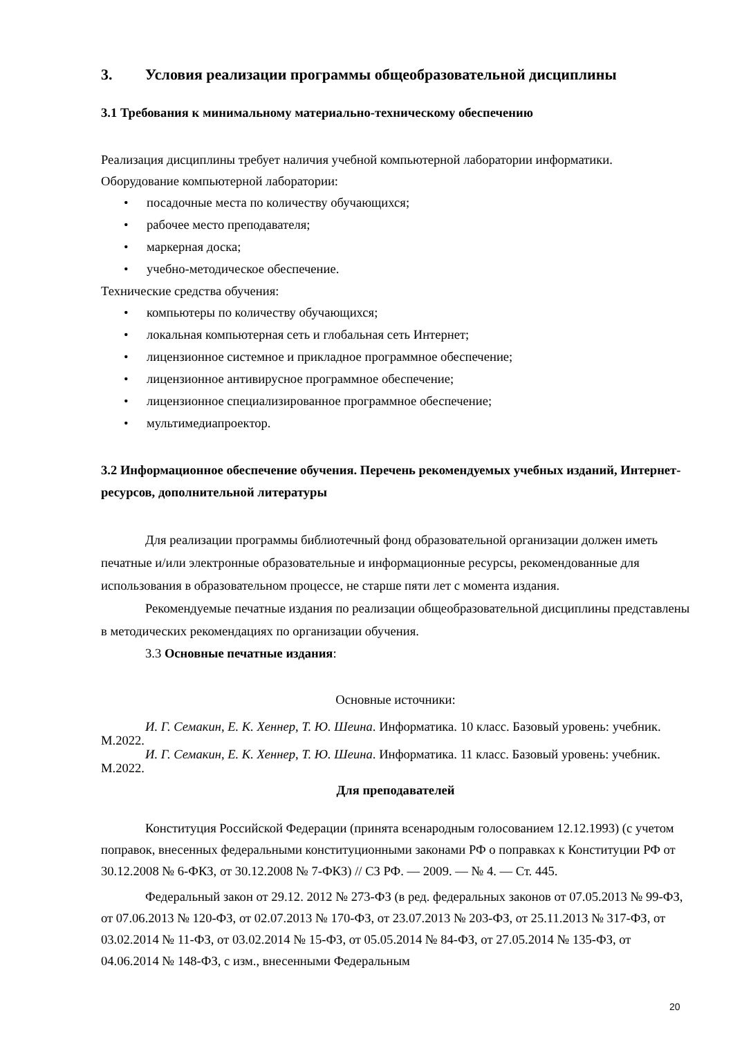3. Условия реализации программы общеобразовательной дисциплины
3.1 Требования к минимальному материально-техническому обеспечению
Реализация дисциплины требует наличия учебной компьютерной лаборатории информатики.
Оборудование компьютерной лаборатории:
• посадочные места по количеству обучающихся;
• рабочее место преподавателя;
• маркерная доска;
• учебно-методическое обеспечение.
Технические средства обучения:
• компьютеры по количеству обучающихся;
• локальная компьютерная сеть и глобальная сеть Интернет;
• лицензионное системное и прикладное программное обеспечение;
• лицензионное антивирусное программное обеспечение;
• лицензионное специализированное программное обеспечение;
• мультимедиапроектор.
3.2 Информационное обеспечение обучения. Перечень рекомендуемых учебных изданий, Интернет-ресурсов, дополнительной литературы
Для реализации программы библиотечный фонд образовательной организации должен иметь печатные и/или электронные образовательные и информационные ресурсы, рекомендованные для использования в образовательном процессе, не старше пяти лет с момента издания.
Рекомендуемые печатные издания по реализации общеобразовательной дисциплины представлены в методических рекомендациях по организации обучения.
3.3 Основные печатные издания:
Основные источники:
И. Г. Семакин, Е. К. Хеннер, Т. Ю. Шеина. Информатика. 10 класс. Базовый уровень: учебник. М.2022.
И. Г. Семакин, Е. К. Хеннер, Т. Ю. Шеина. Информатика. 11 класс. Базовый уровень: учебник. М.2022.
Для преподавателей
Конституция Российской Федерации (принята всенародным голосованием 12.12.1993) (с учетом поправок, внесенных федеральными конституционными законами РФ о поправках к Конституции РФ от 30.12.2008 № 6-ФКЗ, от 30.12.2008 № 7-ФКЗ) // СЗ РФ. — 2009. — № 4. — Ст. 445.
Федеральный закон от 29.12. 2012 № 273-ФЗ (в ред. федеральных законов от 07.05.2013 № 99-ФЗ, от 07.06.2013 № 120-ФЗ, от 02.07.2013 № 170-ФЗ, от 23.07.2013 № 203-ФЗ, от 25.11.2013 № 317-ФЗ, от 03.02.2014 № 11-ФЗ, от 03.02.2014 № 15-ФЗ, от 05.05.2014 № 84-ФЗ, от 27.05.2014 № 135-ФЗ, от 04.06.2014 № 148-ФЗ, с изм., внесенными Федеральным
20